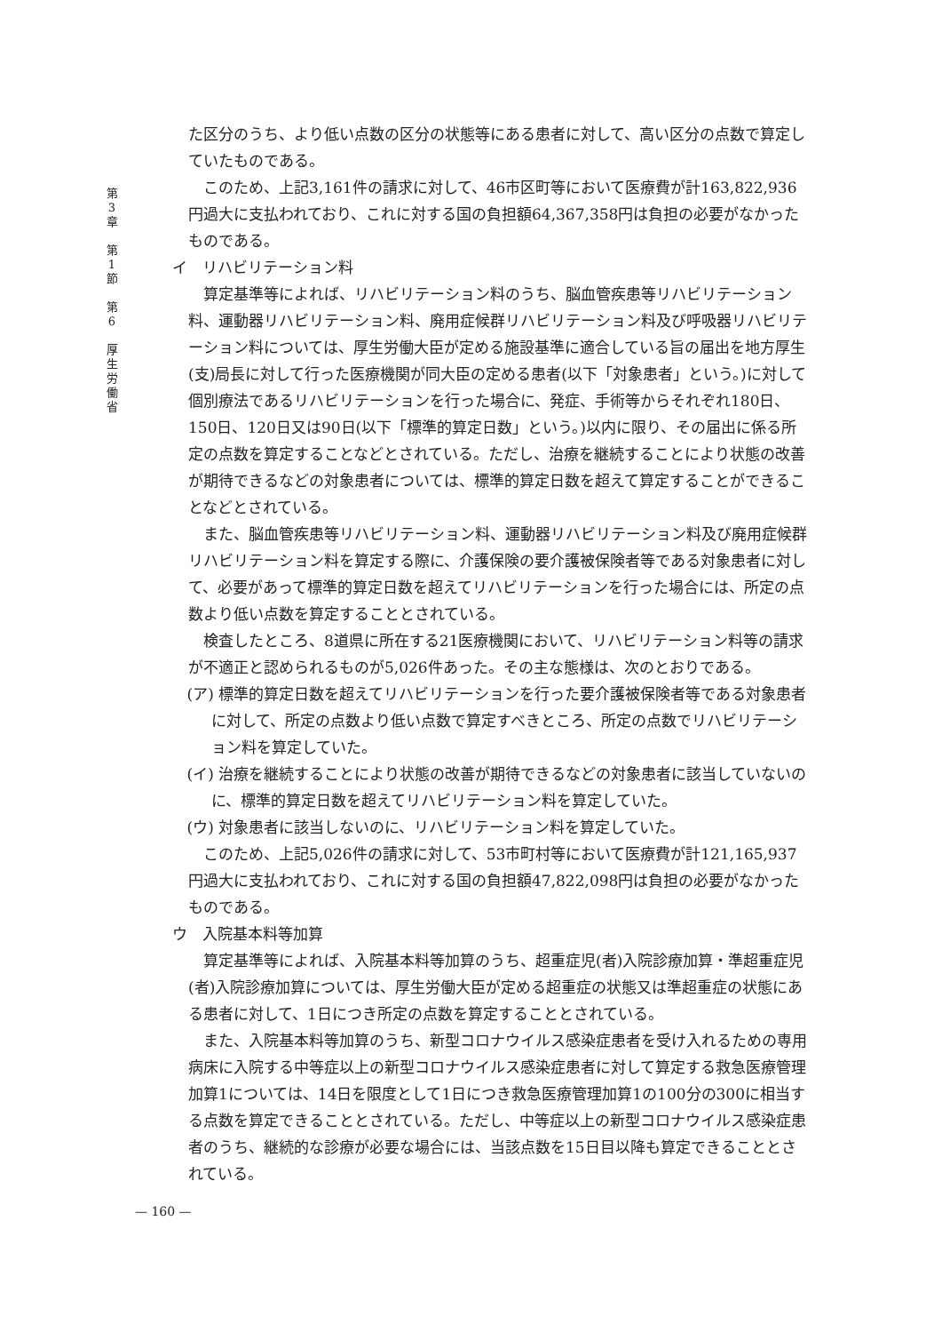第 3 章 　 第 1 節 　 第 6 　 厚 生 労 働 省
た区分のうち、より低い点数の区分の状態等にある患者に対して、高い区分の点数で算定していたものである。
このため、上記3,161件の請求に対して、46市区町等において医療費が計163,822,936円過大に支払われており、これに対する国の負担額64,367,358円は負担の必要がなかったものである。
イ　リハビリテーション料
算定基準等によれば、リハビリテーション料のうち、脳血管疾患等リハビリテーション料、運動器リハビリテーション料、廃用症候群リハビリテーション料及び呼吸器リハビリテーション料については、厚生労働大臣が定める施設基準に適合している旨の届出を地方厚生(支)局長に対して行った医療機関が同大臣の定める患者(以下「対象患者」という。)に対して個別療法であるリハビリテーションを行った場合に、発症、手術等からそれぞれ180日、150日、120日又は90日(以下「標準的算定日数」という。)以内に限り、その届出に係る所定の点数を算定することなどとされている。ただし、治療を継続することにより状態の改善が期待できるなどの対象患者については、標準的算定日数を超えて算定することができることなどとされている。
また、脳血管疾患等リハビリテーション料、運動器リハビリテーション料及び廃用症候群リハビリテーション料を算定する際に、介護保険の要介護被保険者等である対象患者に対して、必要があって標準的算定日数を超えてリハビリテーションを行った場合には、所定の点数より低い点数を算定することとされている。
検査したところ、8道県に所在する21医療機関において、リハビリテーション料等の請求が不適正と認められるものが5,026件あった。その主な態様は、次のとおりである。
(ア) 標準的算定日数を超えてリハビリテーションを行った要介護被保険者等である対象患者に対して、所定の点数より低い点数で算定すべきところ、所定の点数でリハビリテーション料を算定していた。
(イ) 治療を継続することにより状態の改善が期待できるなどの対象患者に該当していないのに、標準的算定日数を超えてリハビリテーション料を算定していた。
(ウ) 対象患者に該当しないのに、リハビリテーション料を算定していた。
このため、上記5,026件の請求に対して、53市町村等において医療費が計121,165,937円過大に支払われており、これに対する国の負担額47,822,098円は負担の必要がなかったものである。
ウ　入院基本料等加算
算定基準等によれば、入院基本料等加算のうち、超重症児(者)入院診療加算・準超重症児(者)入院診療加算については、厚生労働大臣が定める超重症の状態又は準超重症の状態にある患者に対して、1日につき所定の点数を算定することとされている。
また、入院基本料等加算のうち、新型コロナウイルス感染症患者を受け入れるための専用病床に入院する中等症以上の新型コロナウイルス感染症患者に対して算定する救急医療管理加算1については、14日を限度として1日につき救急医療管理加算1の100分の300に相当する点数を算定できることとされている。ただし、中等症以上の新型コロナウイルス感染症患者のうち、継続的な診療が必要な場合には、当該点数を15日目以降も算定できることとされている。
— 160 —